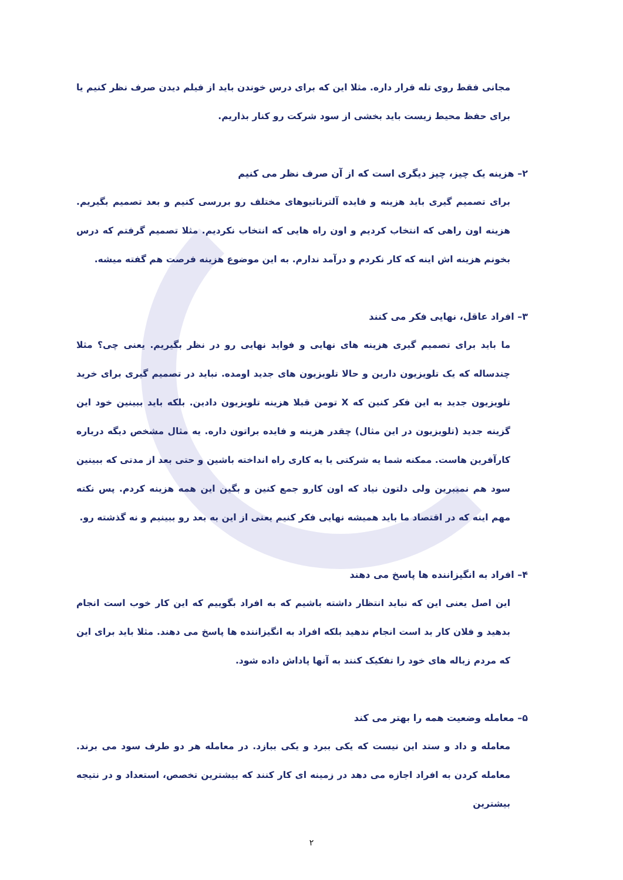مجانی فقط روی تله قرار داره. مثلا این که برای درس خوندن باید از فیلم دیدن صرف نظر کنیم یا برای حفظ محیط زیست باید بخشی از سود شرکت رو کنار بذاریم.
۲– هزینه یک چیز، چیز دیگری است که از آن صرف نظر می کنیم
برای تصمیم گیری باید هزینه و فایده آلترناتیوهای مختلف رو بررسی کنیم و بعد تصمیم بگیریم. هزینه اون راهی که انتخاب کردیم و اون راه هایی که انتخاب نکردیم. مثلا تصمیم گرفتم که درس بخونم هزینه اش اینه که کار نکردم و درآمد ندارم. به این موضوع هزینه فرصت هم گفته میشه.
۳– افراد عاقل، نهایی فکر می کنند
ما باید برای تصمیم گیری هزینه های نهایی و فواید نهایی رو در نظر بگیریم. یعنی چی؟ مثلا چندساله که یک تلویزیون دارین و حالا تلویزیون های جدید اومده. نباید در تصمیم گیری برای خرید تلویزیون جدید به این فکر کنین که X تومن قبلا هزینه تلویزیون دادین. بلکه باید ببینین خود این گزینه جدید (تلویزیون در این مثال) چقدر هزینه و فایده براتون داره. یه مثال مشخص دیگه درباره کارآفرین هاست. ممکنه شما یه شرکتی یا یه کاری راه انداخته باشین و حتی بعد از مدتی که ببینین سود هم نمیبرین ولی دلتون نیاد که اون کارو جمع کنین و بگین این همه هزینه کردم. پس نکته مهم اینه که در اقتصاد ما باید همیشه نهایی فکر کنیم یعنی از این به بعد رو ببینیم و نه گذشته رو.
۴– افراد به انگیزاننده ها پاسخ می دهند
این اصل یعنی این که نباید انتظار داشته باشیم که به افراد بگوییم که این کار خوب است انجام بدهید و فلان کار بد است انجام ندهید بلکه افراد به انگیزاننده ها پاسخ می دهند. مثلا باید برای این که مردم زباله های خود را تفکیک کنند به آنها پاداش داده شود.
۵– معامله وضعیت همه را بهتر می کند
معامله و داد و ستد این نیست که یکی ببرد و یکی ببازد. در معامله هر دو طرف سود می برند. معامله کردن به افراد اجازه می دهد در زمینه ای کار کنند که بیشترین تخصص، استعداد و در نتیجه بیشترین
۲